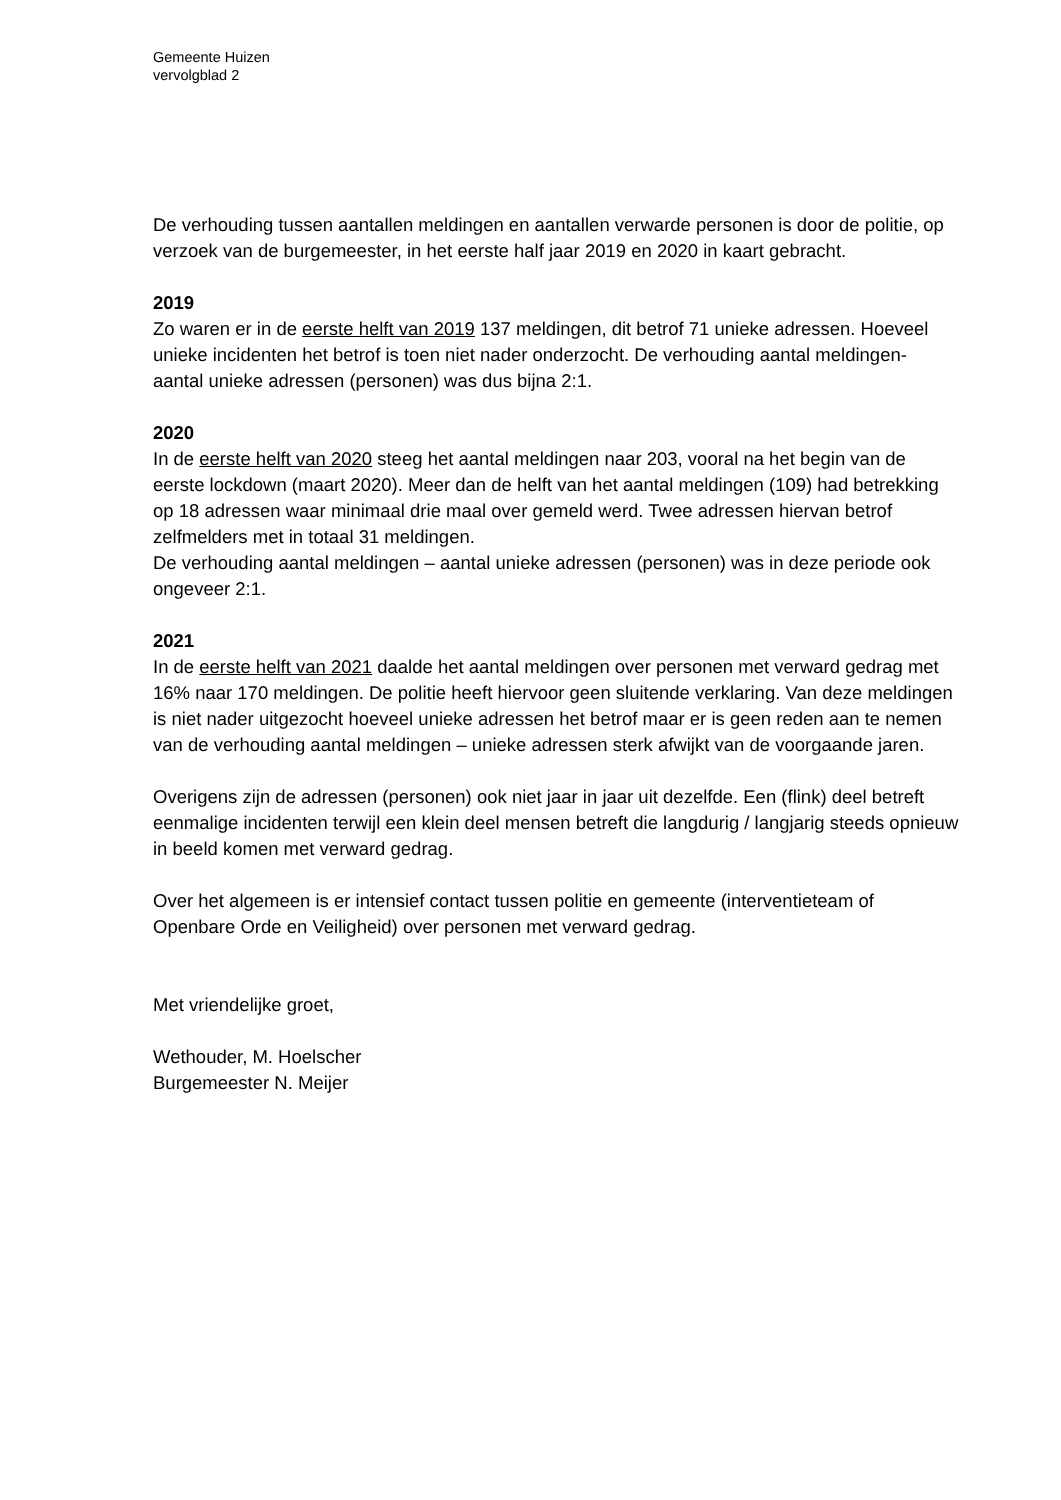Gemeente Huizen
vervolgblad 2
De verhouding tussen aantallen meldingen en aantallen verwarde personen is door de politie, op verzoek van de burgemeester, in het eerste half jaar 2019 en 2020 in kaart gebracht.
2019
Zo waren er in de eerste helft van 2019 137 meldingen, dit betrof 71 unieke adressen. Hoeveel unieke incidenten het betrof is toen niet nader onderzocht. De verhouding aantal meldingen- aantal unieke adressen (personen) was dus bijna 2:1.
2020
In de eerste helft van 2020 steeg het aantal meldingen naar 203, vooral na het begin van de eerste lockdown (maart 2020). Meer dan de helft van het aantal meldingen (109) had betrekking op 18 adressen waar minimaal drie maal over gemeld werd. Twee adressen hiervan betrof zelfmelders met in totaal 31 meldingen.
De verhouding aantal meldingen – aantal unieke adressen (personen) was in deze periode ook ongeveer 2:1.
2021
In de eerste helft van 2021 daalde het aantal meldingen over personen met verward gedrag met 16% naar 170 meldingen. De politie heeft hiervoor geen sluitende verklaring. Van deze meldingen is niet nader uitgezocht hoeveel unieke adressen het betrof maar er is geen reden aan te nemen van de verhouding aantal meldingen – unieke adressen sterk afwijkt van de voorgaande jaren.
Overigens zijn de adressen (personen) ook niet jaar in jaar uit dezelfde. Een (flink) deel betreft eenmalige incidenten terwijl een klein deel mensen betreft die langdurig / langjarig steeds opnieuw in beeld komen met verward gedrag.
Over het algemeen is er intensief contact tussen politie en gemeente (interventieteam of Openbare Orde en Veiligheid) over personen met verward gedrag.
Met vriendelijke groet,
Wethouder, M. Hoelscher
Burgemeester N. Meijer